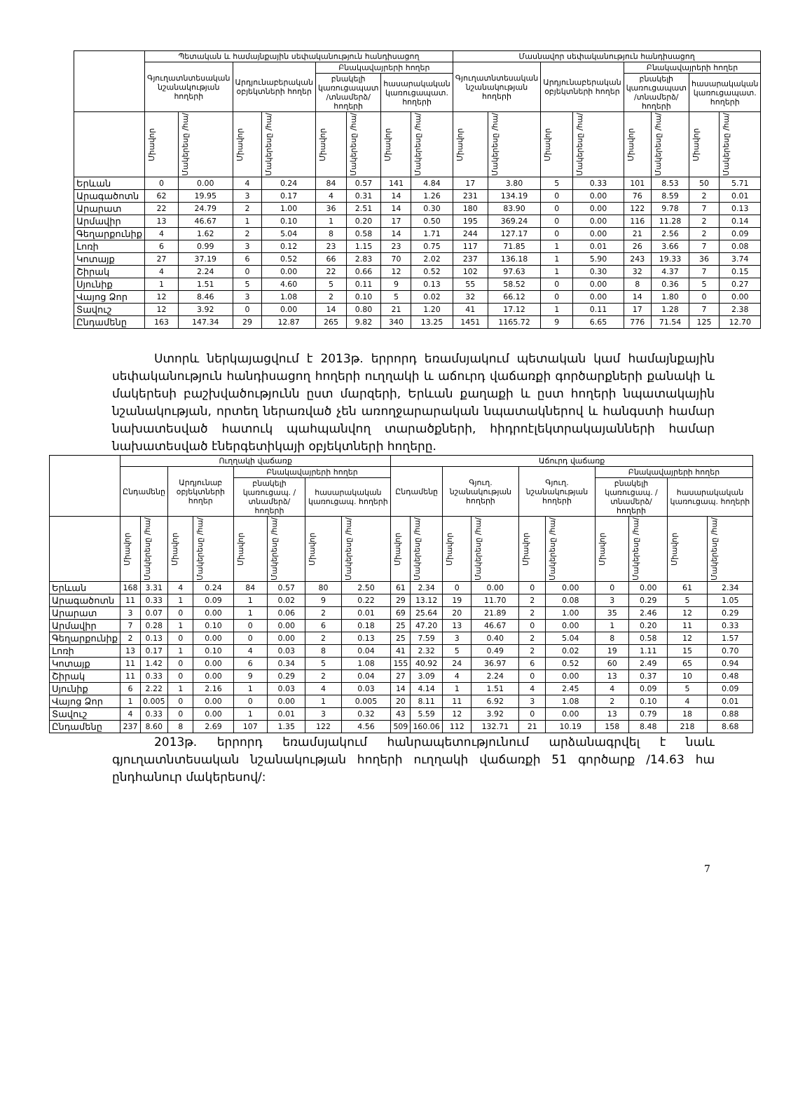| | Պետական և համայնքային սեփականություն հանդիսացող | | | | | | | | Մասնավոր սեփականություն հանդիսացող | | | | | | | |
| --- | --- | --- | --- | --- | --- | --- | --- | --- | --- | --- | --- | --- | --- | --- | --- | --- |
| | Գյուղատնտեսական նշանակության հողերի | | Արդյունաբերական օբյեկտների հողեր | | Բնակավայրերի հողեր | | | | Գյուղատնտեսական նշանակության հողերի | | Արդյունաբերական օբյեկտների հողեր | | Բնակավայրերի հողեր | | | |
| | | | | | բնակելի կառուցապատ /տնամերձ/ հողերի | | հասարակական կառուցապատ. հողերի | | | | | | բնակելի կառուցապատ /տնամերձ/ հողերի | | հասարակական կառուցապատ. հողերի | |
| | Միավոր | Մակերեսը /հա/ | Միավոր | Մակերեսը /հա/ | Միավոր | Մակերեսը /հա/ | Միավոր | Մակերեսը /հա/ | Միավոր | Մակերեսը /հա/ | Միավոր | Մակերեսը /հա/ | Միավոր | Մակերեսը /հա/ | Միավոր | Մակերեսը /հա/ |
| Երևան | 0 | 0.00 | 4 | 0.24 | 84 | 0.57 | 141 | 4.84 | 17 | 3.80 | 5 | 0.33 | 101 | 8.53 | 50 | 5.71 |
| Արագածոտն | 62 | 19.95 | 3 | 0.17 | 4 | 0.31 | 14 | 1.26 | 231 | 134.19 | 0 | 0.00 | 76 | 8.59 | 2 | 0.01 |
| Արարատ | 22 | 24.79 | 2 | 1.00 | 36 | 2.51 | 14 | 0.30 | 180 | 83.90 | 0 | 0.00 | 122 | 9.78 | 7 | 0.13 |
| Արմավիր | 13 | 46.67 | 1 | 0.10 | 1 | 0.20 | 17 | 0.50 | 195 | 369.24 | 0 | 0.00 | 116 | 11.28 | 2 | 0.14 |
| Գեղարքունիք | 4 | 1.62 | 2 | 5.04 | 8 | 0.58 | 14 | 1.71 | 244 | 127.17 | 0 | 0.00 | 21 | 2.56 | 2 | 0.09 |
| Լոռի | 6 | 0.99 | 3 | 0.12 | 23 | 1.15 | 23 | 0.75 | 117 | 71.85 | 1 | 0.01 | 26 | 3.66 | 7 | 0.08 |
| Կոտայք | 27 | 37.19 | 6 | 0.52 | 66 | 2.83 | 70 | 2.02 | 237 | 136.18 | 1 | 5.90 | 243 | 19.33 | 36 | 3.74 |
| Շիրակ | 4 | 2.24 | 0 | 0.00 | 22 | 0.66 | 12 | 0.52 | 102 | 97.63 | 1 | 0.30 | 32 | 4.37 | 7 | 0.15 |
| Սյունիք | 1 | 1.51 | 5 | 4.60 | 5 | 0.11 | 9 | 0.13 | 55 | 58.52 | 0 | 0.00 | 8 | 0.36 | 5 | 0.27 |
| Վայոց Ձոր | 12 | 8.46 | 3 | 1.08 | 2 | 0.10 | 5 | 0.02 | 32 | 66.12 | 0 | 0.00 | 14 | 1.80 | 0 | 0.00 |
| Տավուշ | 12 | 3.92 | 0 | 0.00 | 14 | 0.80 | 21 | 1.20 | 41 | 17.12 | 1 | 0.11 | 17 | 1.28 | 7 | 2.38 |
| Ընդամենը | 163 | 147.34 | 29 | 12.87 | 265 | 9.82 | 340 | 13.25 | 1451 | 1165.72 | 9 | 6.65 | 776 | 71.54 | 125 | 12.70 |
Ստորև ներկայացվում է 2013թ. երրորդ եռամսյակում պետական կամ համայնքային սեփականություն հանդիսացող հողերի ուղղակի և աճուրդ վաճառքի գործարքների քանակի և մակերեսի բաշխվածությունն ըստ մարզերի, Երևան քաղաքի և ըստ հողերի նպատակային նշանակության, որտեղ ներառված չեն առողջարարական նպատակներով և հանգստի համար նախատեսված հատուկ պահպանվող տարածքների, հիդրոէլեկտրակայանների համար նախատեսված էներգետիկայի օբյեկտների հողերը.
| | Ուղղակի վաճառք | | | | | | | | Աճուրդ վաճառք | | | | | | | | | |
| --- | --- | --- | --- | --- | --- | --- | --- | --- | --- | --- | --- | --- | --- | --- | --- | --- | --- | --- |
| | Ընդամենը | | Արդյունաբ օբյեկտների հողեր | | Բնակավայրերի հողեր | | | | Ընդամենը | | Գյուղ. նշանակության հողերի | | Գյուղ. նշանակության հողերի | | Բնակավայրերի հողեր | | | |
| | | | | | բնակելի կառուցապ. /տնամերձ/ հողերի | | հասարակական կառուցապ. հողերի | | | | | | | | բնակելի կառուցապ. /տնամերձ/ հողերի | | հասարակական կառուցապ. հողերի | |
| | Միավոր | Մակերեսը /հա/ | Միավոր | Մակերեսը /հա/ | Միավոր | Մակերեսը /հա/ | Միավոր | Մակերեսը /հա/ | Միավոր | Մակերեսը /հա/ | Միավոր | Մակերեսը /հա/ | Միավոր | Մակերեսը /հա/ | Միավոր | Մակերեսը /հա/ | Միավոր | Մակերեսը /հա/ |
| Երևան | 168 | 3.31 | 4 | 0.24 | 84 | 0.57 | 80 | 2.50 | 61 | 2.34 | 0 | 0.00 | 0 | 0.00 | 0 | 0.00 | 61 | 2.34 |
| Արագածոտն | 11 | 0.33 | 1 | 0.09 | 1 | 0.02 | 9 | 0.22 | 29 | 13.12 | 19 | 11.70 | 2 | 0.08 | 3 | 0.29 | 5 | 1.05 |
| Արարատ | 3 | 0.07 | 0 | 0.00 | 1 | 0.06 | 2 | 0.01 | 69 | 25.64 | 20 | 21.89 | 2 | 1.00 | 35 | 2.46 | 12 | 0.29 |
| Արմավիր | 7 | 0.28 | 1 | 0.10 | 0 | 0.00 | 6 | 0.18 | 25 | 47.20 | 13 | 46.67 | 0 | 0.00 | 1 | 0.20 | 11 | 0.33 |
| Գեղարքունիք | 2 | 0.13 | 0 | 0.00 | 0 | 0.00 | 2 | 0.13 | 25 | 7.59 | 3 | 0.40 | 2 | 5.04 | 8 | 0.58 | 12 | 1.57 |
| Լոռի | 13 | 0.17 | 1 | 0.10 | 4 | 0.03 | 8 | 0.04 | 41 | 2.32 | 5 | 0.49 | 2 | 0.02 | 19 | 1.11 | 15 | 0.70 |
| Կոտայք | 11 | 1.42 | 0 | 0.00 | 6 | 0.34 | 5 | 1.08 | 155 | 40.92 | 24 | 36.97 | 6 | 0.52 | 60 | 2.49 | 65 | 0.94 |
| Շիրակ | 11 | 0.33 | 0 | 0.00 | 9 | 0.29 | 2 | 0.04 | 27 | 3.09 | 4 | 2.24 | 0 | 0.00 | 13 | 0.37 | 10 | 0.48 |
| Սյունիք | 6 | 2.22 | 1 | 2.16 | 1 | 0.03 | 4 | 0.03 | 14 | 4.14 | 1 | 1.51 | 4 | 2.45 | 4 | 0.09 | 5 | 0.09 |
| Վայոց Ձոր | 1 | 0.005 | 0 | 0.00 | 0 | 0.00 | 1 | 0.005 | 20 | 8.11 | 11 | 6.92 | 3 | 1.08 | 2 | 0.10 | 4 | 0.01 |
| Տավուշ | 4 | 0.33 | 0 | 0.00 | 1 | 0.01 | 3 | 0.32 | 43 | 5.59 | 12 | 3.92 | 0 | 0.00 | 13 | 0.79 | 18 | 0.88 |
| Ընդամենը | 237 | 8.60 | 8 | 2.69 | 107 | 1.35 | 122 | 4.56 | 509 | 160.06 | 112 | 132.71 | 21 | 10.19 | 158 | 8.48 | 218 | 8.68 |
2013թ. երրորդ եռամսյակում հանրապետությունում արձանագրվել է նաև գյուղատնտեսական նշանակության հողերի ուղղակի վաճառքի 51 գործարք /14.63 հա ընդհանուր մակերեսով/:
7